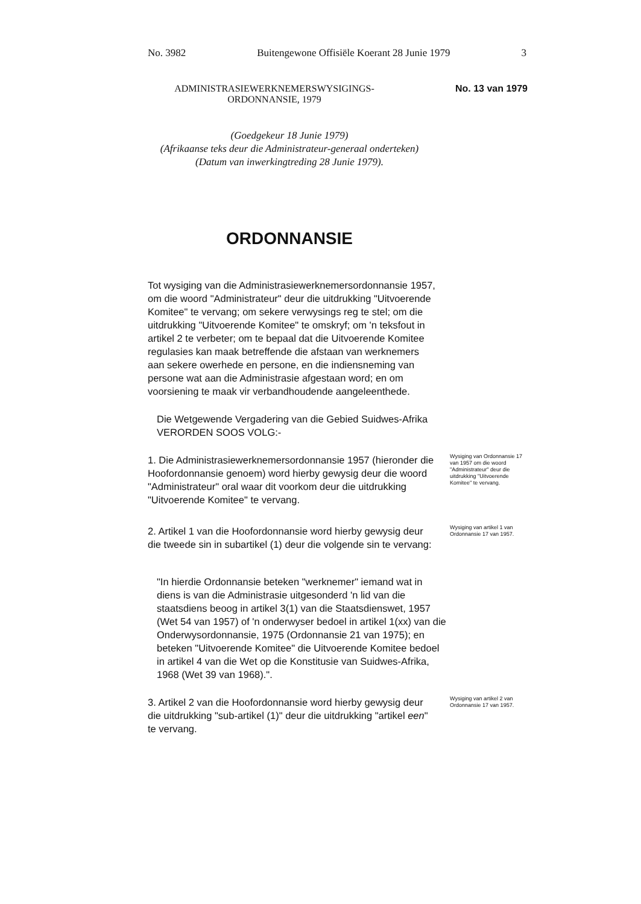No. 3982 Buitengewone Offisiële Koerant 28 Junie 1979 3
ADMINISTRASIEWERKNEMERSWYSIGINGS-
ORDONNANSIE, 1979
No. 13 van 1979
(Goedgekeur 18 Junie 1979)
(Afrikaanse teks deur die Administrateur-generaal onderteken)
(Datum van inwerkingtreding 28 Junie 1979).
ORDONNANSIE
Tot wysiging van die Administrasiewerknemersordonnansie 1957, om die woord "Administrateur" deur die uitdrukking "Uitvoerende Komitee" te vervang; om sekere verwysings reg te stel; om die uitdrukking "Uitvoerende Komitee" te omskryf; om 'n teksfout in artikel 2 te verbeter; om te bepaal dat die Uitvoerende Komitee regulasies kan maak betreffende die afstaan van werknemers aan sekere owerhede en persone, en die indiensneming van persone wat aan die Administrasie afgestaan word; en om voorsiening te maak vir verbandhoudende aangeleenthede.
Die Wetgewende Vergadering van die Gebied Suidwes-Afrika VERORDEN SOOS VOLG:-
1. Die Administrasiewerknemersordonnansie 1957 (hieronder die Hoofordonnansie genoem) word hierby gewysig deur die woord "Administrateur" oral waar dit voorkom deur die uitdrukking "Uitvoerende Komitee" te vervang.
Wysiging van Ordonnansie 17 van 1957 om die woord "Administrateur" deur die uitdrukking "Uitvoerende Komitee" te vervang.
2. Artikel 1 van die Hoofordonnansie word hierby gewysig deur die tweede sin in subartikel (1) deur die volgende sin te vervang:
Wysiging van artikel 1 van Ordonnansie 17 van 1957.
"In hierdie Ordonnansie beteken "werknemer" iemand wat in diens is van die Administrasie uitgesonderd 'n lid van die staatsdiens beoog in artikel 3(1) van die Staatsdienswet, 1957 (Wet 54 van 1957) of 'n onderwyser bedoel in artikel 1(xx) van die Onderwysordonnansie, 1975 (Ordonnansie 21 van 1975); en beteken "Uitvoerende Komitee" die Uitvoerende Komitee bedoel in artikel 4 van die Wet op die Konstitusie van Suidwes-Afrika, 1968 (Wet 39 van 1968).".
3. Artikel 2 van die Hoofordonnansie word hierby gewysig deur die uitdrukking "sub-artikel (1)" deur die uitdrukking "artikel een" te vervang.
Wysiging van artikel 2 van Ordonnansie 17 van 1957.